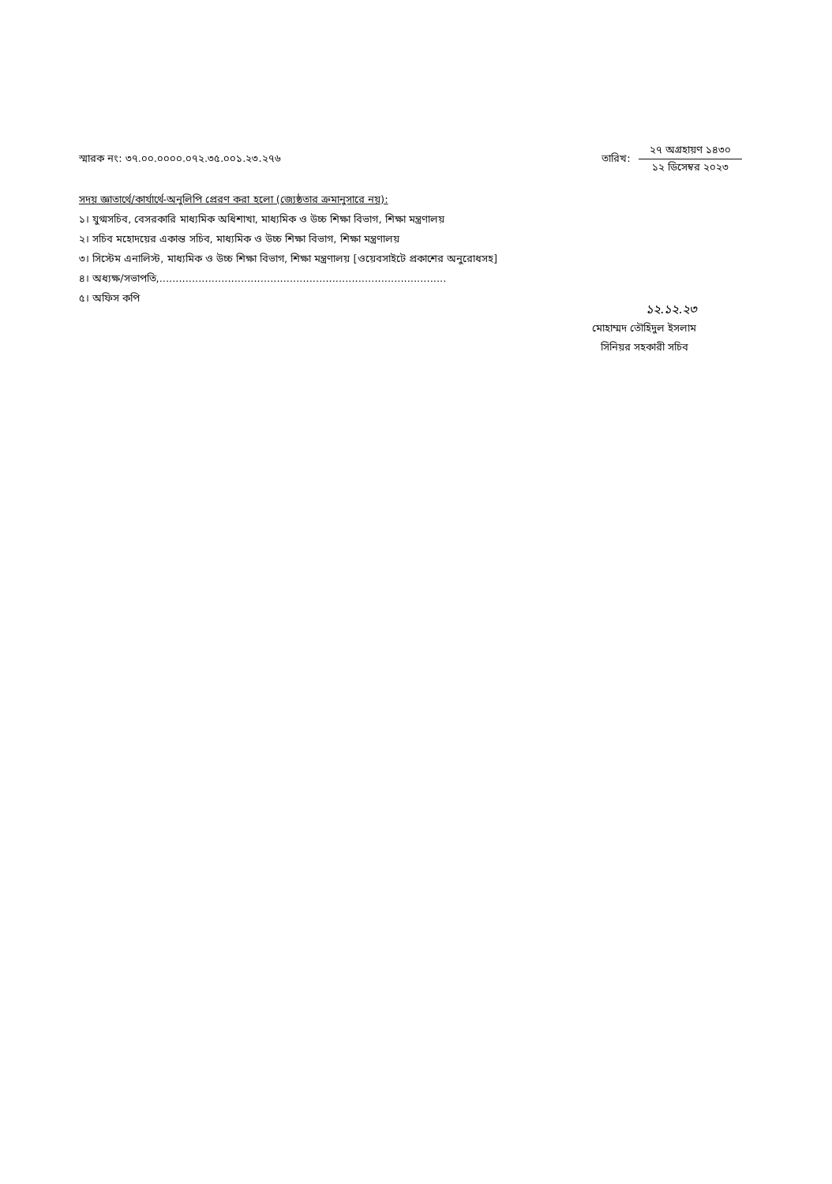স্মারক নং: ৩৭.০০.০০০০.০৭২.৩৫.০০১.২৩.২৭৬
তারিখ:
২৭ অগ্রহায়ণ ১৪৩০
১২ ডিসেম্বর ২০২৩
সদয় জ্ঞাতার্থে/কার্যার্থে-অনুলিপি প্রেরণ করা হলো (জ্যেষ্ঠতার ক্রমানুসারে নয়):
১। যুগ্মসচিব, বেসরকারি মাধ্যমিক অধিশাখা, মাধ্যমিক ও উচ্চ শিক্ষা বিভাগ, শিক্ষা মন্ত্রণালয়
২। সচিব মহোদয়ের একান্ত সচিব, মাধ্যমিক ও উচ্চ শিক্ষা বিভাগ, শিক্ষা মন্ত্রণালয়
৩। সিস্টেম এনালিস্ট, মাধ্যমিক ও উচ্চ শিক্ষা বিভাগ, শিক্ষা মন্ত্রণালয় [ওয়েবসাইটে প্রকাশের অনুরোধসহ]
৪। অধ্যক্ষ/সভাপতি,........................................................................................
৫। অফিস কপি
১২.১২.২৩
মোহাম্মদ তৌহিদুল ইসলাম
সিনিয়র সহকারী সচিব